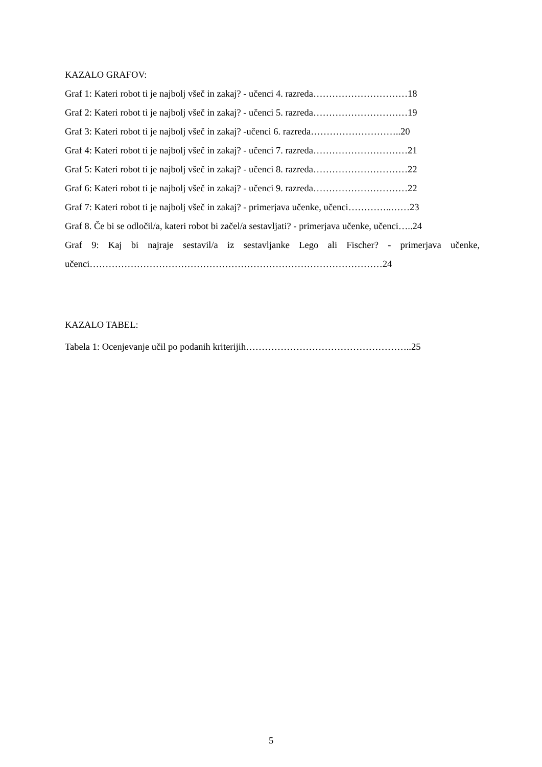KAZALO GRAFOV:
Graf 1: Kateri robot ti je najbolj všeč in zakaj? - učenci 4. razreda…………………………18
Graf 2: Kateri robot ti je najbolj všeč in zakaj? - učenci 5. razreda…………………………19
Graf 3: Kateri robot ti je najbolj všeč in zakaj? -učenci 6. razreda………………………..20
Graf 4: Kateri robot ti je najbolj všeč in zakaj? - učenci 7. razreda…………………………21
Graf 5: Kateri robot ti je najbolj všeč in zakaj? - učenci 8. razreda…………………………22
Graf 6: Kateri robot ti je najbolj všeč in zakaj? - učenci 9. razreda…………………………22
Graf 7: Kateri robot ti je najbolj všeč in zakaj? - primerjava učenke, učenci…………..……23
Graf 8. Če bi se odločil/a, kateri robot bi začel/a sestavljati? - primerjava učenke, učenci…..24
Graf 9: Kaj bi najraje sestavil/a iz sestavljanke Lego ali Fischer? - primerjava učenke, učenci…………………………………………………………………………………24
KAZALO TABEL:
Tabela 1: Ocenjevanje učil po podanih kriterijih……………………………………………..25
5